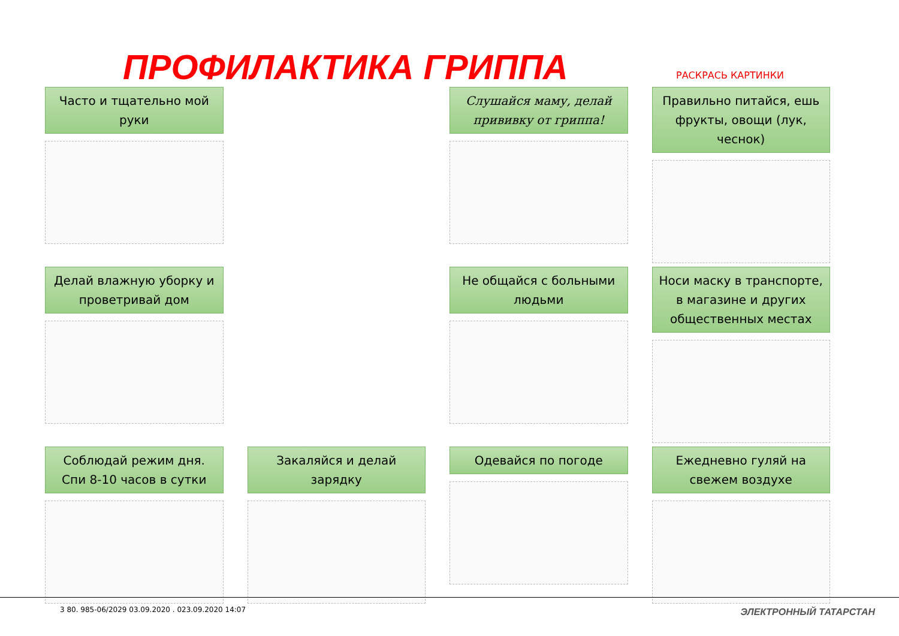ПРОФИЛАКТИКА ГРИППА РАСКРАСЬ КАРТИНКИ
Часто и тщательно мой руки
Слушайся маму, делай прививку от гриппа!
Правильно питайся, ешь фрукты, овощи (лук, чеснок)
Делай влажную уборку и проветривай дом
Не общайся с больными людьми
Носи маску в транспорте, в магазине и других общественных местах
Соблюдай режим дня. Спи 8-10 часов в сутки
Закаляйся и делай зарядку
Одевайся по погоде
Ежедневно гуляй на свежем воздухе
3 80. 985-06/2029 03.09.2020 . 023.09.2020 14:07
ЭЛЕКТРОННЫЙ ТАТАРСТАН